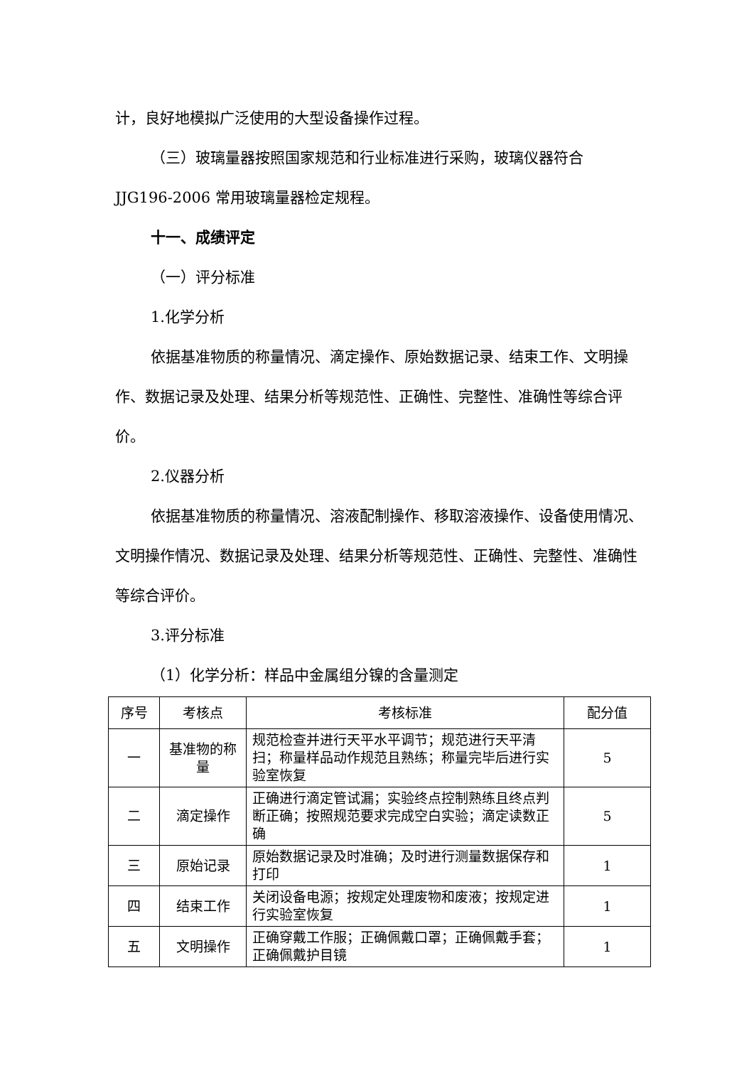计，良好地模拟广泛使用的大型设备操作过程。
（三）玻璃量器按照国家规范和行业标准进行采购，玻璃仪器符合 JJG196-2006 常用玻璃量器检定规程。
十一、成绩评定
（一）评分标准
1.化学分析
依据基准物质的称量情况、滴定操作、原始数据记录、结束工作、文明操作、数据记录及处理、结果分析等规范性、正确性、完整性、准确性等综合评价。
2.仪器分析
依据基准物质的称量情况、溶液配制操作、移取溶液操作、设备使用情况、文明操作情况、数据记录及处理、结果分析等规范性、正确性、完整性、准确性等综合评价。
3.评分标准
（1）化学分析：样品中金属组分镍的含量测定
| 序号 | 考核点 | 考核标准 | 配分值 |
| --- | --- | --- | --- |
| 一 | 基准物的称量 | 规范检查并进行天平水平调节；规范进行天平清扫；称量样品动作规范且熟练；称量完毕后进行实验室恢复 | 5 |
| 二 | 滴定操作 | 正确进行滴定管试漏；实验终点控制熟练且终点判断正确；按照规范要求完成空白实验；滴定读数正确 | 5 |
| 三 | 原始记录 | 原始数据记录及时准确；及时进行测量数据保存和打印 | 1 |
| 四 | 结束工作 | 关闭设备电源；按规定处理废物和废液；按规定进行实验室恢复 | 1 |
| 五 | 文明操作 | 正确穿戴工作服；正确佩戴口罩；正确佩戴手套；正确佩戴护目镜 | 1 |